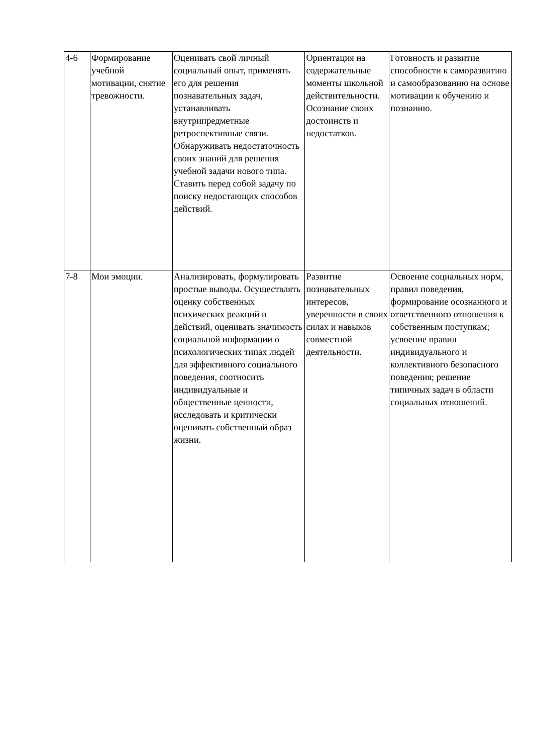| 4-6 | Формирование учебной мотивации, снятие тревожности. | Оценивать свой личный социальный опыт, применять его для решения познавательных задач, устанавливать внутрипредметные ретроспективные связи. Обнаруживать недостаточность своих знаний для решения учебной задачи нового типа. Ставить перед собой задачу по поиску недостающих способов действий. | Ориентация на содержательные моменты школьной действительности. Осознание своих достоинств и недостатков. | Готовность и развитие способности к саморазвитию и самообразованию на основе мотивации к обучению и познанию. |
| 7-8 | Мои эмоции. | Анализировать, формулировать простые выводы. Осуществлять оценку собственных психических реакций и действий, оценивать значимость социальной информации о психологических типах людей для эффективного социального поведения, соотносить индивидуальные и общественные ценности, исследовать и критически оценивать собственный образ жизни. | Развитие познавательных интересов, уверенности в своих силах и навыков совместной деятельности. | Освоение социальных норм, правил поведения, формирование осознанного и ответственного отношения к собственным поступкам; усвоение правил индивидуального и коллективного безопасного поведения; решение типичных задач в области социальных отношений. |